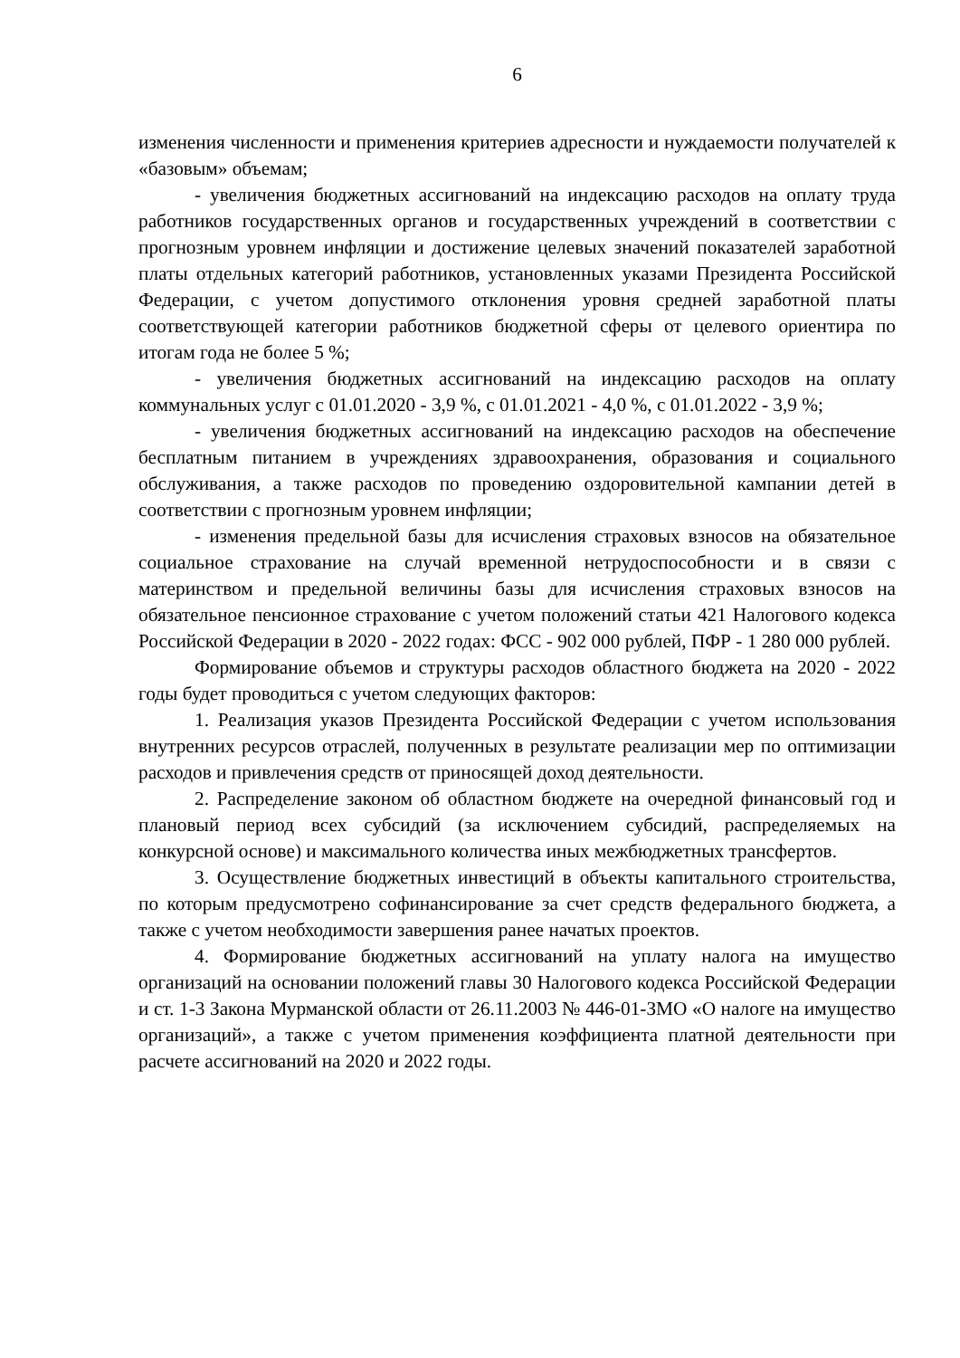6
изменения численности и применения критериев адресности и нуждаемости получателей к «базовым» объемам;
- увеличения бюджетных ассигнований на индексацию расходов на оплату труда работников государственных органов и государственных учреждений в соответствии с прогнозным уровнем инфляции и достижение целевых значений показателей заработной платы отдельных категорий работников, установленных указами Президента Российской Федерации, с учетом допустимого отклонения уровня средней заработной платы соответствующей категории работников бюджетной сферы от целевого ориентира по итогам года не более 5 %;
- увеличения бюджетных ассигнований на индексацию расходов на оплату коммунальных услуг с 01.01.2020 - 3,9 %, с 01.01.2021 - 4,0 %, с 01.01.2022 - 3,9 %;
- увеличения бюджетных ассигнований на индексацию расходов на обеспечение бесплатным питанием в учреждениях здравоохранения, образования и социального обслуживания, а также расходов по проведению оздоровительной кампании детей в соответствии с прогнозным уровнем инфляции;
- изменения предельной базы для исчисления страховых взносов на обязательное социальное страхование на случай временной нетрудоспособности и в связи с материнством и предельной величины базы для исчисления страховых взносов на обязательное пенсионное страхование с учетом положений статьи 421 Налогового кодекса Российской Федерации в 2020 - 2022 годах: ФСС - 902 000 рублей, ПФР - 1 280 000 рублей.
Формирование объемов и структуры расходов областного бюджета на 2020 - 2022 годы будет проводиться с учетом следующих факторов:
1. Реализация указов Президента Российской Федерации с учетом использования внутренних ресурсов отраслей, полученных в результате реализации мер по оптимизации расходов и привлечения средств от приносящей доход деятельности.
2. Распределение законом об областном бюджете на очередной финансовый год и плановый период всех субсидий (за исключением субсидий, распределяемых на конкурсной основе) и максимального количества иных межбюджетных трансфертов.
3. Осуществление бюджетных инвестиций в объекты капитального строительства, по которым предусмотрено софинансирование за счет средств федерального бюджета, а также с учетом необходимости завершения ранее начатых проектов.
4. Формирование бюджетных ассигнований на уплату налога на имущество организаций на основании положений главы 30 Налогового кодекса Российской Федерации и ст. 1-3 Закона Мурманской области от 26.11.2003 № 446-01-ЗМО «О налоге на имущество организаций», а также с учетом применения коэффициента платной деятельности при расчете ассигнований на 2020 и 2022 годы.